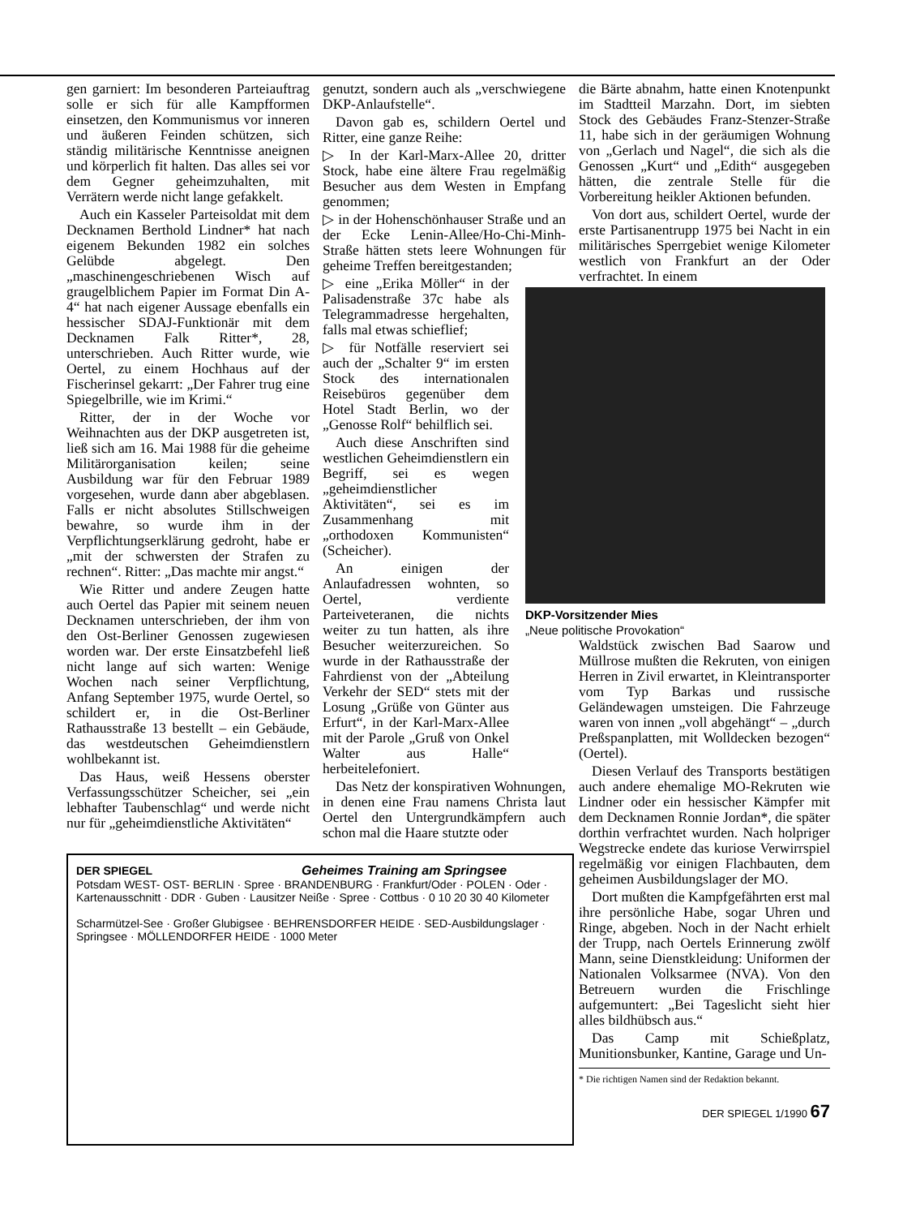gen garniert: Im besonderen Parteiauftrag solle er sich für alle Kampfformen einsetzen, den Kommunismus vor inneren und äußeren Feinden schützen, sich ständig militärische Kenntnisse aneignen und körperlich fit halten. Das alles sei vor dem Gegner geheimzuhalten, mit Verrätern werde nicht lange gefakkelt.
Auch ein Kasseler Parteisoldat mit dem Decknamen Berthold Lindner* hat nach eigenem Bekunden 1982 ein solches Gelübde abgelegt. Den „maschinengeschriebenen Wisch auf graugelblichem Papier im Format Din A-4“ hat nach eigener Aussage ebenfalls ein hessischer SDAJ-Funktionär mit dem Decknamen Falk Ritter*, 28, unterschrieben. Auch Ritter wurde, wie Oertel, zu einem Hochhaus auf der Fischerinsel gekarrt: „Der Fahrer trug eine Spiegelbrille, wie im Krimi.“
Ritter, der in der Woche vor Weihnachten aus der DKP ausgetreten ist, ließ sich am 16. Mai 1988 für die geheime Militärorganisation keilen; seine Ausbildung war für den Februar 1989 vorgesehen, wurde dann aber abgeblasen. Falls er nicht absolutes Stillschweigen bewahre, so wurde ihm in der Verpflichtungserklärung gedroht, habe er „mit der schwersten der Strafen zu rechnen“. Ritter: „Das machte mir angst.“
Wie Ritter und andere Zeugen hatte auch Oertel das Papier mit seinem neuen Decknamen unterschrieben, der ihm von den Ost-Berliner Genossen zugewiesen worden war. Der erste Einsatzbefehl ließ nicht lange auf sich warten: Wenige Wochen nach seiner Verpflichtung, Anfang September 1975, wurde Oertel, so schildert er, in die Ost-Berliner Rathausstraße 13 bestellt – ein Gebäude, das westdeutschen Geheimdienstlern wohlbekannt ist.
Das Haus, weiß Hessens oberster Verfassungsschützer Scheicher, sei „ein lebhafter Taubenschlag“ und werde nicht nur für „geheimdienstliche Aktivitäten“
genutzt, sondern auch als „verschwiegene DKP-Anlaufstelle“.
Davon gab es, schildern Oertel und Ritter, eine ganze Reihe:
▷ In der Karl-Marx-Allee 20, dritter Stock, habe eine ältere Frau regelmäßig Besucher aus dem Westen in Empfang genommen;
▷ in der Hohenschönhauser Straße und an der Ecke Lenin-Allee/Ho-Chi-Minh-Straße hätten stets leere Wohnungen für geheime Treffen bereitgestanden;
▷ eine „Erika Möller“ in der Palisadenstraße 37c habe als Telegrammadresse hergehalten, falls mal etwas schieflief;
▷ für Notfälle reserviert sei auch der „Schalter 9“ im ersten Stock des internationalen Reisebüros gegenüber dem Hotel Stadt Berlin, wo der „Genosse Rolf“ behilflich sei.
Auch diese Anschriften sind westlichen Geheimdienstlern ein Begriff, sei es wegen „geheimdienstlicher Aktivitäten“, sei es im Zusammenhang mit „orthodoxen Kommunisten“ (Scheicher).
An einigen der Anlaufadressen wohnten, so Oertel, verdiente Parteiveteranen, die nichts weiter zu tun hatten, als ihre Besucher weiterzureichen. So wurde in der Rathausstraße der Fahrdienst von der „Abteilung Verkehr der SED“ stets mit der Losung „Grüße von Günter aus Erfurt“, in der Karl-Marx-Allee mit der Parole „Gruß von Onkel Walter aus Halle“ herbeitelefoniert.
Das Netz der konspirativen Wohnungen, in denen eine Frau namens Christa laut Oertel den Untergrundkämpfern auch schon mal die Haare stutzte oder
die Bärte abnahm, hatte einen Knotenpunkt im Stadtteil Marzahn. Dort, im siebten Stock des Gebäudes Franz-Stenzer-Straße 11, habe sich in der geräumigen Wohnung von „Gerlach und Nagel“, die sich als die Genossen „Kurt“ und „Edith“ ausgegeben hätten, die zentrale Stelle für die Vorbereitung heikler Aktionen befunden.
Von dort aus, schildert Oertel, wurde der erste Partisanentrupp 1975 bei Nacht in ein militärisches Sperrgebiet wenige Kilometer westlich von Frankfurt an der Oder verfrachtet. In einem
DKP-Vorsitzender Mies
„Neue politische Provokation“
Waldstück zwischen Bad Saarow und Müllrose mußten die Rekruten, von einigen Herren in Zivil erwartet, in Kleintransporter vom Typ Barkas und russische Geländewagen umsteigen. Die Fahrzeuge waren von innen „voll abgehängt“ – „durch Preßspanplatten, mit Wolldecken bezogen“ (Oertel).
Diesen Verlauf des Transports bestätigen auch andere ehemalige MO-Rekruten wie Lindner oder ein hessischer Kämpfer mit dem Decknamen Ronnie Jordan*, die später dorthin verfrachtet wurden. Nach holpriger Wegstrecke endete das kuriose Verwirrspiel regelmäßig vor einigen Flachbauten, dem geheimen Ausbildungslager der MO.
Dort mußten die Kampfgefährten erst mal ihre persönliche Habe, sogar Uhren und Ringe, abgeben. Noch in der Nacht erhielt der Trupp, nach Oertels Erinnerung zwölf Mann, seine Dienstkleidung: Uniformen der Nationalen Volksarmee (NVA). Von den Betreuern wurden die Frischlinge aufgemuntert: „Bei Tageslicht sieht hier alles bildhübsch aus.“
Das Camp mit Schießplatz, Munitionsbunker, Kantine, Garage und Un-
* Die richtigen Namen sind der Redaktion bekannt.
DER SPIEGEL 1/1990 67
DER SPIEGEL Geheimes Training am Springsee
Potsdam WEST- OST- BERLIN · Spree · BRANDENBURG · Frankfurt/Oder · POLEN · Oder · Kartenausschnitt · DDR · Guben · Lausitzer Neiße · Spree · Cottbus · 0 10 20 30 40 Kilometer
Scharmützel-See · Großer Glubigsee · BEHRENSDORFER HEIDE · SED-Ausbildungslager · Springsee · MÖLLENDORFER HEIDE · 1000 Meter